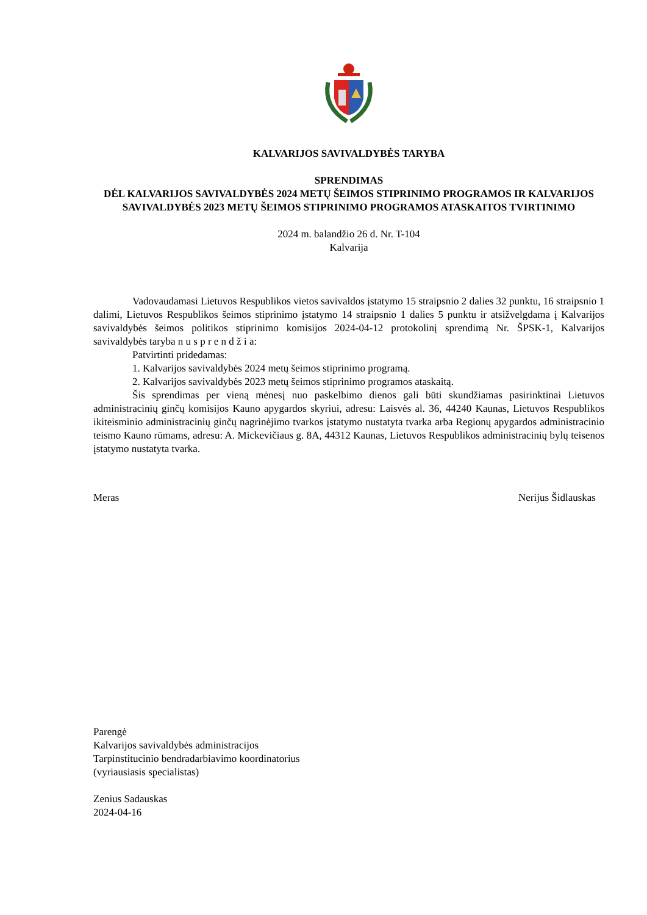KALVARIJOS SAVIVALDYBĖS TARYBA
SPRENDIMAS
DĖL KALVARIJOS SAVIVALDYBĖS 2024 METŲ ŠEIMOS STIPRINIMO PROGRAMOS IR KALVARIJOS SAVIVALDYBĖS 2023 METŲ ŠEIMOS STIPRINIMO PROGRAMOS ATASKAITOS TVIRTINIMO
2024 m. balandžio 26 d. Nr. T-104
Kalvarija
Vadovaudamasi Lietuvos Respublikos vietos savivaldos įstatymo 15 straipsnio 2 dalies 32 punktu, 16 straipsnio 1 dalimi, Lietuvos Respublikos šeimos stiprinimo įstatymo 14 straipsnio 1 dalies 5 punktu ir atsižvelgdama į Kalvarijos savivaldybės šeimos politikos stiprinimo komisijos 2024-04-12 protokolinį sprendimą Nr. ŠPSK-1, Kalvarijos savivaldybės taryba n u s p r e n d ž i a:
Patvirtinti pridedamas:
1. Kalvarijos savivaldybės 2024 metų šeimos stiprinimo programą.
2. Kalvarijos savivaldybės 2023 metų šeimos stiprinimo programos ataskaitą.
Šis sprendimas per vieną mėnesį nuo paskelbimo dienos gali būti skundžiamas pasirinktinai Lietuvos administracinių ginčų komisijos Kauno apygardos skyriui, adresu: Laisvės al. 36, 44240 Kaunas, Lietuvos Respublikos ikiteisminio administracinių ginčų nagrinėjimo tvarkos įstatymo nustatyta tvarka arba Regionų apygardos administracinio teismo Kauno rūmams, adresu: A. Mickevičiaus g. 8A, 44312 Kaunas, Lietuvos Respublikos administracinių bylų teisenos įstatymo nustatyta tvarka.
Meras Nerijus Šidlauskas
Parengė
Kalvarijos savivaldybės administracijos
Tarpinstitucinio bendradarbiavimo koordinatorius
(vyriausiasis specialistas)
Zenius Sadauskas
2024-04-16